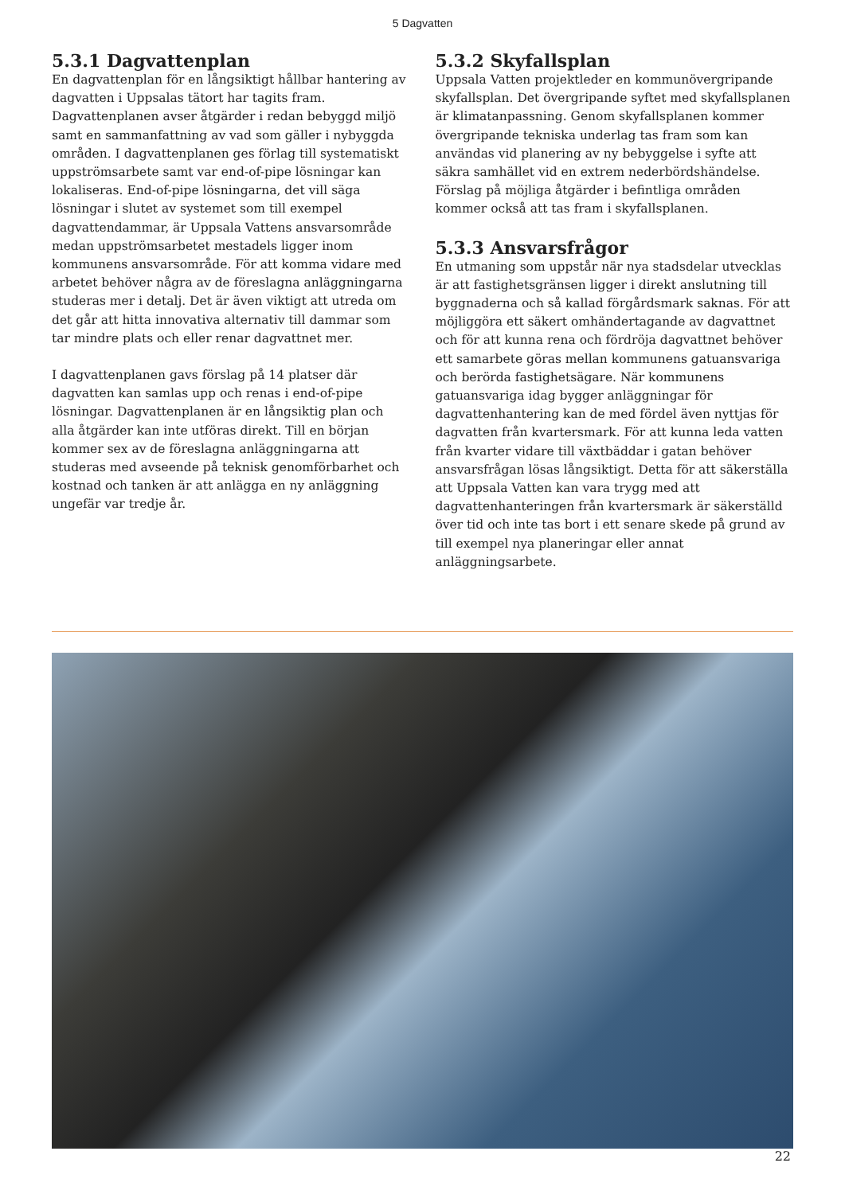5 Dagvatten
5.3.1 Dagvattenplan
En dagvattenplan för en långsiktigt hållbar hantering av dagvatten i Uppsalas tätort har tagits fram. Dagvattenplanen avser åtgärder i redan bebyggd miljö samt en sammanfattning av vad som gäller i nybyggda områden. I dagvattenplanen ges förlag till systematiskt uppströmsarbete samt var end-of-pipe lösningar kan lokaliseras. End-of-pipe lösningarna, det vill säga lösningar i slutet av systemet som till exempel dagvattendammar, är Uppsala Vattens ansvarsområde medan uppströmsarbetet mestadels ligger inom kommunens ansvarsområde. För att komma vidare med arbetet behöver några av de föreslagna anläggningarna studeras mer i detalj. Det är även viktigt att utreda om det går att hitta innovativa alternativ till dammar som tar mindre plats och eller renar dagvattnet mer.
I dagvattenplanen gavs förslag på 14 platser där dagvatten kan samlas upp och renas i end-of-pipe lösningar. Dagvattenplanen är en långsiktig plan och alla åtgärder kan inte utföras direkt. Till en början kommer sex av de föreslagna anläggningarna att studeras med avseende på teknisk genomförbarhet och kostnad och tanken är att anlägga en ny anläggning ungefär var tredje år.
5.3.2 Skyfallsplan
Uppsala Vatten projektleder en kommunövergripande skyfallsplan. Det övergripande syftet med skyfallsplanen är klimatanpassning. Genom skyfallsplanen kommer övergripande tekniska underlag tas fram som kan användas vid planering av ny bebyggelse i syfte att säkra samhället vid en extrem nederbördshändelse. Förslag på möjliga åtgärder i befintliga områden kommer också att tas fram i skyfallsplanen.
5.3.3 Ansvarsfrågor
En utmaning som uppstår när nya stadsdelar utvecklas är att fastighetsgränsen ligger i direkt anslutning till byggnaderna och så kallad förgårdsmark saknas. För att möjliggöra ett säkert omhändertagande av dagvattnet och för att kunna rena och fördröja dagvattnet behöver ett samarbete göras mellan kommunens gatuansvariga och berörda fastighetsägare. När kommunens gatuansvariga idag bygger anläggningar för dagvattenhantering kan de med fördel även nyttjas för dagvatten från kvartersmark. För att kunna leda vatten från kvarter vidare till växtbäddar i gatan behöver ansvarsfrågan lösas långsiktigt. Detta för att säkerställa att Uppsala Vatten kan vara trygg med att dagvattenhanteringen från kvartersmark är säkerställd över tid och inte tas bort i ett senare skede på grund av till exempel nya planeringar eller annat anläggningsarbete.
22